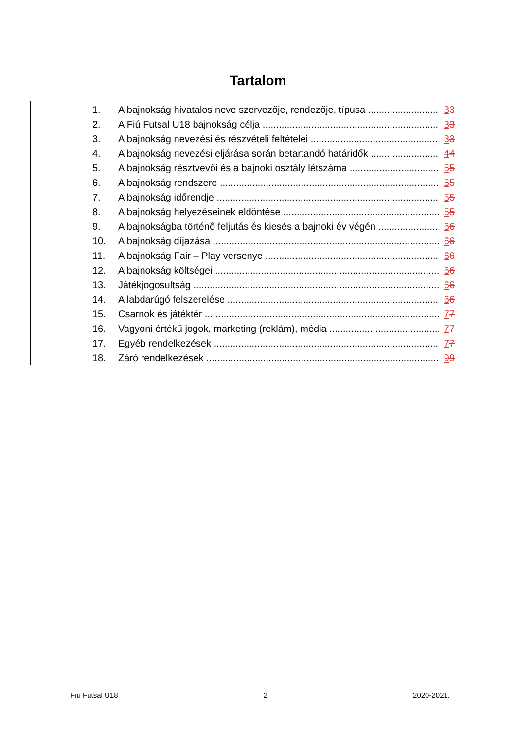Tartalom
1. A bajnokság hivatalos neve szervezője, rendezője, típusa 33
2. A Fiú Futsal U18 bajnokság célja 33
3. A bajnokság nevezési és részvételi feltételei 33
4. A bajnokság nevezési eljárása során betartandó határidők 44
5. A bajnokság résztvevői és a bajnoki osztály létszáma 55
6. A bajnokság rendszere 55
7. A bajnokság időrendje 55
8. A bajnokság helyezéseinek eldöntése 55
9. A bajnokságba történő feljutás és kiesés a bajnoki év végén 66
10. A bajnokság díjazása 66
11. A bajnokság Fair – Play versenye 66
12. A bajnokság költségei 66
13. Játékjogosultság 66
14. A labdarúgó felszerelése 66
15. Csarnok és játéktér 77
16. Vagyoni értékű jogok, marketing (reklám), média 77
17. Egyéb rendelkezések 77
18. Záró rendelkezések 99
Fiú Futsal U18 2 2020-2021.